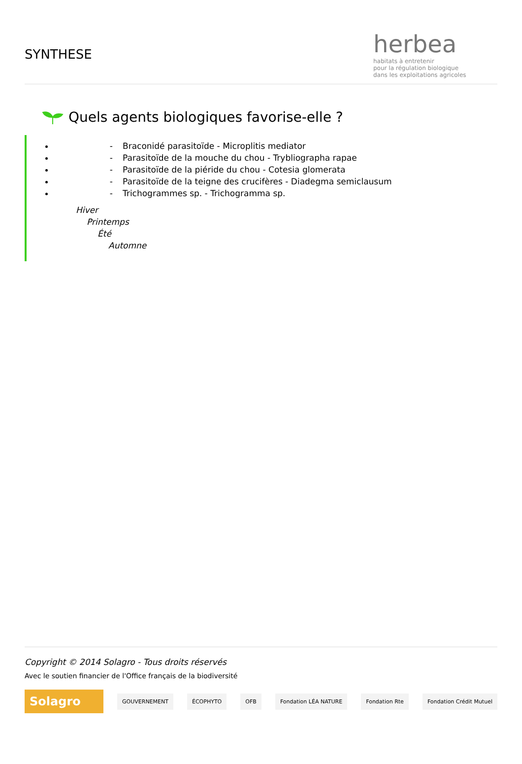SYNTHESE
herbea
habitats à entretenir
pour la régulation biologique
dans les exploitations agricoles
Quels agents biologiques favorise-elle ?
- Braconidé parasitoïde - Microplitis mediator
- Parasitoïde de la mouche du chou - Trybliographa rapae
- Parasitoïde de la piéride du chou - Cotesia glomerata
- Parasitoïde de la teigne des crucifères - Diadegma semiclausum
- Trichogrammes sp. - Trichogramma sp.
Hiver
Printemps
Été
Automne
Copyright © 2014 Solagro - Tous droits réservés
Avec le soutien financier de l'Office français de la biodiversité
Solagro
GOUVERNEMENT ÉCOPHYTO OFB Fondation LÉA NATURE Fondation Rte Fondation Crédit Mutuel